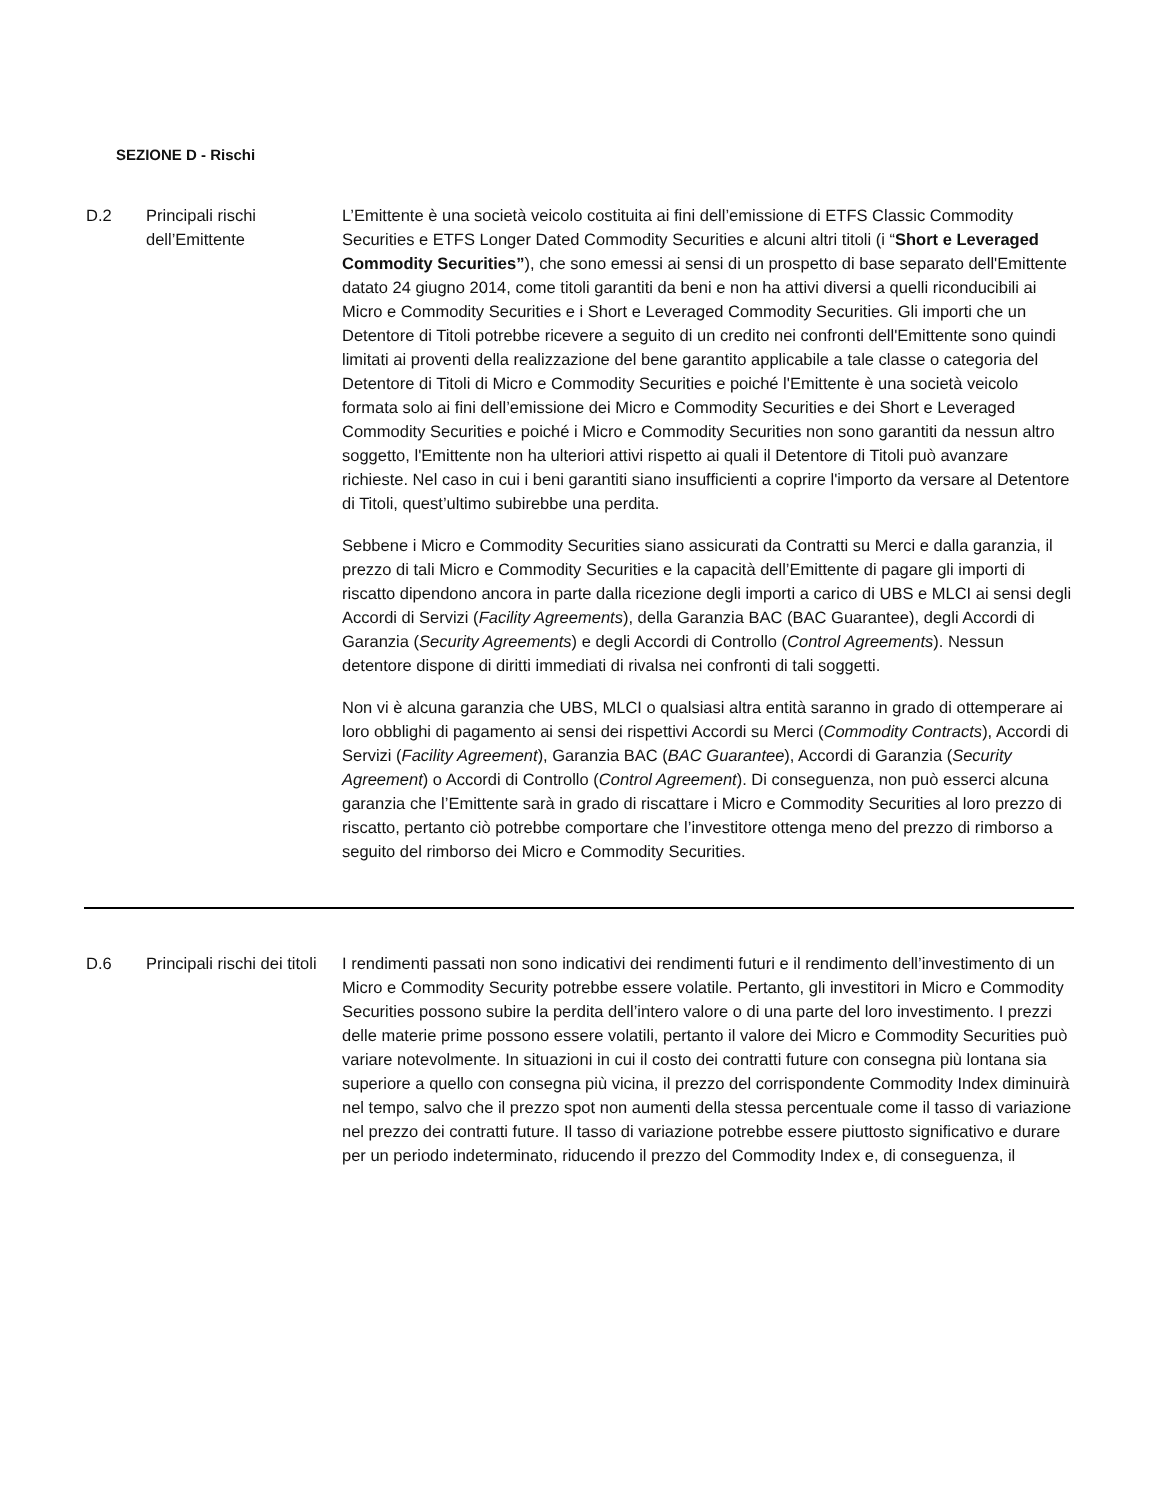SEZIONE D - Rischi
| D.2 | Principali rischi dell’Emittente | L’Emittente è una società veicolo costituita ai fini dell’emissione di ETFS Classic Commodity Securities e ETFS Longer Dated Commodity Securities e alcuni altri titoli (i “ Short e Leveraged Commodity Securities” ), che sono emessi ai sensi di un prospetto di base separato dell'Emittente datato 24 giugno 2014, come titoli garantiti da beni e non ha attivi diversi a quelli riconducibili ai Micro e Commodity Securities e i Short e Leveraged Commodity Securities. Gli importi che un Detentore di Titoli potrebbe ricevere a seguito di un credito nei confronti dell'Emittente sono quindi limitati ai proventi della realizzazione del bene garantito applicabile a tale classe o categoria del Detentore di Titoli di Micro e Commodity Securities e poiché l'Emittente è una società veicolo formata solo ai fini dell’emissione dei Micro e Commodity Securities e dei Short e Leveraged Commodity Securities e poiché i Micro e Commodity Securities non sono garantiti da nessun altro soggetto, l'Emittente non ha ulteriori attivi rispetto ai quali il Detentore di Titoli può avanzare richieste. Nel caso in cui i beni garantiti siano insufficienti a coprire l'importo da versare al Detentore di Titoli, quest’ultimo subirebbe una perdita. Sebbene i Micro e Commodity Securities siano assicurati da Contratti su Merci e dalla garanzia, il prezzo di tali Micro e Commodity Securities e la capacità dell’Emittente di pagare gli importi di riscatto dipendono ancora in parte dalla ricezione degli importi a carico di UBS e MLCI ai sensi degli Accordi di Servizi ( Facility Agreements ), della Garanzia BAC (BAC Guarantee), degli Accordi di Garanzia ( Security Agreements ) e degli Accordi di Controllo ( Control Agreements ). Nessun detentore dispone di diritti immediati di rivalsa nei confronti di tali soggetti. Non vi è alcuna garanzia che UBS, MLCI o qualsiasi altra entità saranno in grado di ottemperare ai loro obblighi di pagamento ai sensi dei rispettivi Accordi su Merci ( Commodity Contracts ), Accordi di Servizi ( Facility Agreement ), Garanzia BAC ( BAC Guarantee ), Accordi di Garanzia ( Security Agreement ) o Accordi di Controllo ( Control Agreement ). Di conseguenza, non può esserci alcuna garanzia che l’Emittente sarà in grado di riscattare i Micro e Commodity Securities al loro prezzo di riscatto, pertanto ciò potrebbe comportare che l’investitore ottenga meno del prezzo di rimborso a seguito del rimborso dei Micro e Commodity Securities. |
| D.6 | Principali rischi dei titoli | I rendimenti passati non sono indicativi dei rendimenti futuri e il rendimento dell’investimento di un Micro e Commodity Security potrebbe essere volatile. Pertanto, gli investitori in Micro e Commodity Securities possono subire la perdita dell’intero valore o di una parte del loro investimento. I prezzi delle materie prime possono essere volatili, pertanto il valore dei Micro e Commodity Securities può variare notevolmente. In situazioni in cui il costo dei contratti future con consegna più lontana sia superiore a quello con consegna più vicina, il prezzo del corrispondente Commodity Index diminuirà nel tempo, salvo che il prezzo spot non aumenti della stessa percentuale come il tasso di variazione nel prezzo dei contratti future. Il tasso di variazione potrebbe essere piuttosto significativo e durare per un periodo indeterminato, riducendo il prezzo del Commodity Index e, di conseguenza, il |